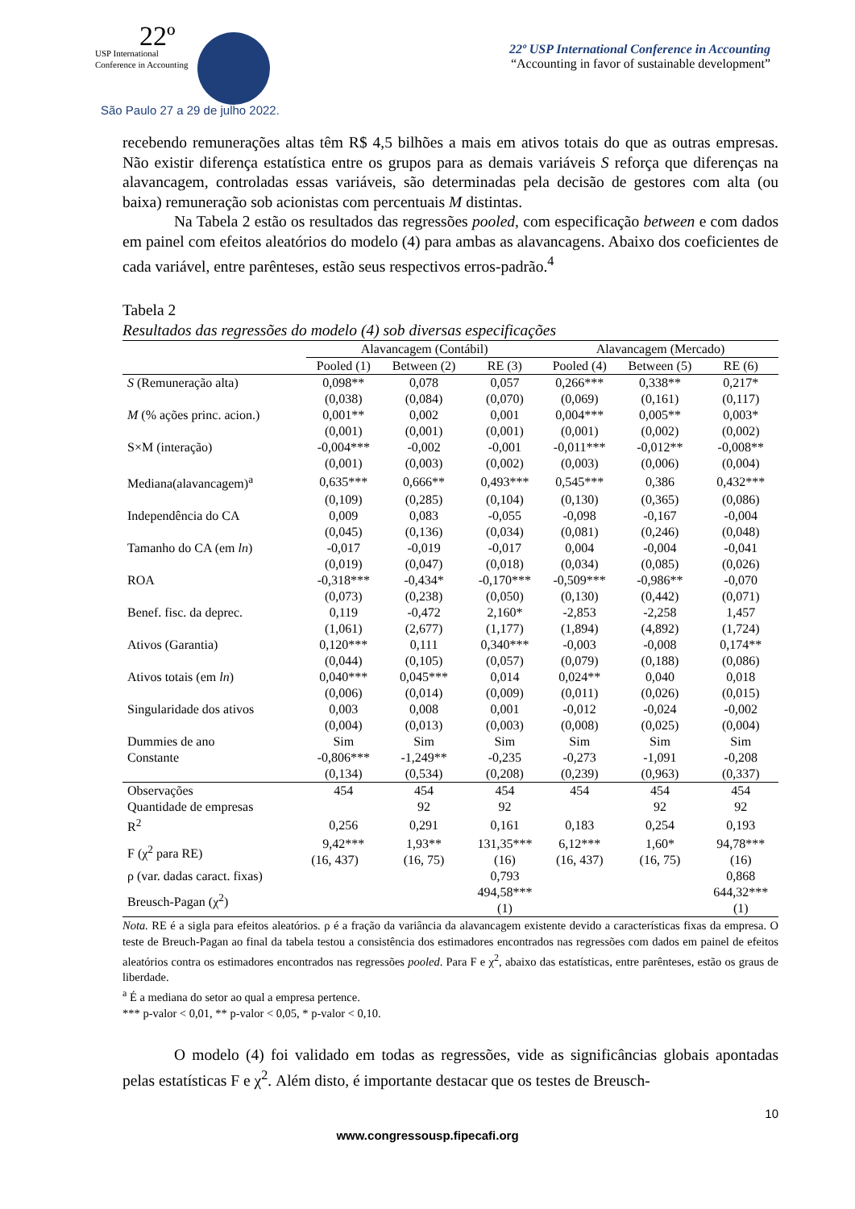22º
USP International
Conference in Accounting
São Paulo 27 a 29 de julho 2022.
22º USP International Conference in Accounting
“Accounting in favor of sustainable development”
recebendo remunerações altas têm R$ 4,5 bilhões a mais em ativos totais do que as outras empresas. Não existir diferença estatística entre os grupos para as demais variáveis S reforça que diferenças na alavancagem, controladas essas variáveis, são determinadas pela decisão de gestores com alta (ou baixa) remuneração sob acionistas com percentuais M distintas.
Na Tabela 2 estão os resultados das regressões pooled, com especificação between e com dados em painel com efeitos aleatórios do modelo (4) para ambas as alavancagens. Abaixo dos coeficientes de cada variável, entre parênteses, estão seus respectivos erros-padrão.<sup>4</sup>
Tabela 2
Resultados das regressões do modelo (4) sob diversas especificações
| | Alavancagem (Contábil) | | | Alavancagem (Mercado) | | |
| --- | --- | --- | --- | --- | --- | --- |
| | Pooled (1) | Between (2) | RE (3) | Pooled (4) | Between (5) | RE (6) |
| S (Remuneração alta) | 0,098** | 0,078 | 0,057 | 0,266*** | 0,338** | 0,217* |
| | (0,038) | (0,084) | (0,070) | (0,069) | (0,161) | (0,117) |
| M (% ações princ. acion.) | 0,001** | 0,002 | 0,001 | 0,004*** | 0,005** | 0,003* |
| | (0,001) | (0,001) | (0,001) | (0,001) | (0,002) | (0,002) |
| S×M (interação) | -0,004*** | -0,002 | -0,001 | -0,011*** | -0,012** | -0,008** |
| | (0,001) | (0,003) | (0,002) | (0,003) | (0,006) | (0,004) |
| Mediana(alavancagem)<sup>a</sup> | 0,635*** | 0,666** | 0,493*** | 0,545*** | 0,386 | 0,432*** |
| | (0,109) | (0,285) | (0,104) | (0,130) | (0,365) | (0,086) |
| Independência do CA | 0,009 | 0,083 | -0,055 | -0,098 | -0,167 | -0,004 |
| | (0,045) | (0,136) | (0,034) | (0,081) | (0,246) | (0,048) |
| Tamanho do CA (em ln ) | -0,017 | -0,019 | -0,017 | 0,004 | -0,004 | -0,041 |
| | (0,019) | (0,047) | (0,018) | (0,034) | (0,085) | (0,026) |
| ROA | -0,318*** | -0,434* | -0,170*** | -0,509*** | -0,986** | -0,070 |
| | (0,073) | (0,238) | (0,050) | (0,130) | (0,442) | (0,071) |
| Benef. fisc. da deprec. | 0,119 | -0,472 | 2,160* | -2,853 | -2,258 | 1,457 |
| | (1,061) | (2,677) | (1,177) | (1,894) | (4,892) | (1,724) |
| Ativos (Garantia) | 0,120*** | 0,111 | 0,340*** | -0,003 | -0,008 | 0,174** |
| | (0,044) | (0,105) | (0,057) | (0,079) | (0,188) | (0,086) |
| Ativos totais (em ln ) | 0,040*** | 0,045*** | 0,014 | 0,024** | 0,040 | 0,018 |
| | (0,006) | (0,014) | (0,009) | (0,011) | (0,026) | (0,015) |
| Singularidade dos ativos | 0,003 | 0,008 | 0,001 | -0,012 | -0,024 | -0,002 |
| | (0,004) | (0,013) | (0,003) | (0,008) | (0,025) | (0,004) |
| Dummies de ano | Sim | Sim | Sim | Sim | Sim | Sim |
| Constante | -0,806*** | -1,249** | -0,235 | -0,273 | -1,091 | -0,208 |
| | (0,134) | (0,534) | (0,208) | (0,239) | (0,963) | (0,337) |
| Observações | 454 | 454 | 454 | 454 | 454 | 454 |
| Quantidade de empresas | | 92 | 92 | | 92 | 92 |
| R<sup>2</sup> | 0,256 | 0,291 | 0,161 | 0,183 | 0,254 | 0,193 |
| F (χ<sup>2</sup> para RE) | 9,42*** | 1,93** | 131,35*** | 6,12*** | 1,60* | 94,78*** |
| | (16, 437) | (16, 75) | (16) | (16, 437) | (16, 75) | (16) |
| ρ (var. dadas caract. fixas) | | | 0,793 | | | 0,868 |
| Breusch-Pagan (χ<sup>2</sup>) | | | 494,58*** | | | 644,32*** |
| | | | (1) | | | (1) |
Nota. RE é a sigla para efeitos aleatórios. ρ é a fração da variância da alavancagem existente devido a características fixas da empresa. O teste de Breuch-Pagan ao final da tabela testou a consistência dos estimadores encontrados nas regressões com dados em painel de efeitos aleatórios contra os estimadores encontrados nas regressões pooled. Para F e χ<sup>2</sup>, abaixo das estatísticas, entre parênteses, estão os graus de liberdade.
<sup>a</sup> É a mediana do setor ao qual a empresa pertence.
*** p-valor < 0,01, ** p-valor < 0,05, * p-valor < 0,10.
O modelo (4) foi validado em todas as regressões, vide as significâncias globais apontadas pelas estatísticas F e χ<sup>2</sup>. Além disto, é importante destacar que os testes de Breusch-
10
www.congressousp.fipecafi.org